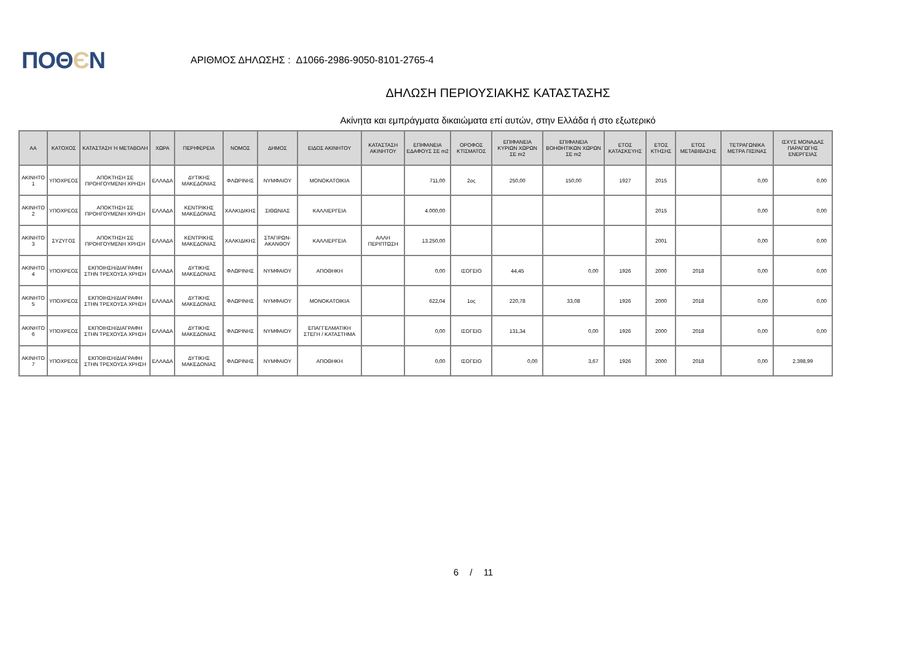ΠΟΘЄΝ
ΑΡΙΘΜΟΣ ΔΗΛΩΣΗΣ : Δ1066-2986-9050-8101-2765-4
ΔΗΛΩΣΗ ΠΕΡΙΟΥΣΙΑΚΗΣ ΚΑΤΑΣΤΑΣΗΣ
Ακίνητα και εμπράγματα δικαιώματα επί αυτών, στην Ελλάδα ή στο εξωτερικό
| ΑΑ | ΚΑΤΟΧΟΣ | ΚΑΤΑΣΤΑΣΗ Ή ΜΕΤΑΒΟΛΗ | ΧΩΡΑ | ΠΕΡΙΦΕΡΕΙΑ | ΝΟΜΟΣ | ΔΗΜΟΣ | ΕΙΔΟΣ ΑΚΙΝΗΤΟΥ | ΚΑΤΑΣΤΑΣΗ ΑΚΙΝΗΤΟΥ | ΕΠΙΦΑΝΕΙΑ ΕΔΑΦΟΥΣ ΣΕ m2 | ΟΡΟΦΟΣ ΚΤΙΣΜΑΤΟΣ | ΕΠΙΦΑΝΕΙΑ ΚΥΡΙΩΝ ΧΩΡΩΝ ΣΕ m2 | ΕΠΙΦΑΝΕΙΑ ΒΟΗΘΗΤΙΚΩΝ ΧΩΡΩΝ ΣΕ m2 | ΕΤΟΣ ΚΑΤΑΣΚΕΥΗΣ | ΕΤΟΣ ΚΤΗΣΗΣ | ΕΤΟΣ ΜΕΤΑΒΙΒΑΣΗΣ | ΤΕΤΡΑΓΩΝΙΚΑ ΜΕΤΡΑ ΠΙΣΙΝΑΣ | ΙΣΧΥΣ ΜΟΝΑΔΑΣ ΠΑΡΑΓΩΓΗΣ ΕΝΕΡΓΕΙΑΣ |
| --- | --- | --- | --- | --- | --- | --- | --- | --- | --- | --- | --- | --- | --- | --- | --- | --- | --- |
| ΑΚΙΝΗΤΟ 1 | ΥΠΟΧΡΕΟΣ | ΑΠΟΚΤΗΣΗ ΣΕ ΠΡΟΗΓΟΥΜΕΝΗ ΧΡΗΣΗ | ΕΛΛΑΔΑ | ΔΥΤΙΚΗΣ ΜΑΚΕΔΟΝΙΑΣ | ΦΛΩΡΙΝΗΣ | ΝΥΜΦΑΙΟΥ | ΜΟΝΟΚΑΤΟΙΚΙΑ | | 711,00 | 2ος | 250,00 | 150,00 | 1927 | 2015 | | 0,00 | 0,00 |
| ΑΚΙΝΗΤΟ 2 | ΥΠΟΧΡΕΟΣ | ΑΠΟΚΤΗΣΗ ΣΕ ΠΡΟΗΓΟΥΜΕΝΗ ΧΡΗΣΗ | ΕΛΛΑΔΑ | ΚΕΝΤΡΙΚΗΣ ΜΑΚΕΔΟΝΙΑΣ | ΧΑΛΚΙΔΙΚΗΣ | ΣΙΘΩΝΙΑΣ | ΚΑΛΛΙΕΡΓΕΙΑ | | 4.000,00 | | | | | 2015 | | 0,00 | 0,00 |
| ΑΚΙΝΗΤΟ 3 | ΣΥΖΥΓΟΣ | ΑΠΟΚΤΗΣΗ ΣΕ ΠΡΟΗΓΟΥΜΕΝΗ ΧΡΗΣΗ | ΕΛΛΑΔΑ | ΚΕΝΤΡΙΚΗΣ ΜΑΚΕΔΟΝΙΑΣ | ΧΑΛΚΙΔΙΚΗΣ | ΣΤΑΓΙΡΩΝ-ΑΚΑΝΘΟΥ | ΚΑΛΛΙΕΡΓΕΙΑ | ΑΛΛΗ ΠΕΡΙΠΤΩΣΗ | 13.250,00 | | | | | 2001 | | 0,00 | 0,00 |
| ΑΚΙΝΗΤΟ 4 | ΥΠΟΧΡΕΟΣ | ΕΚΠΟΙΗΣΗ/ΔΙΑΓΡΑΦΗ ΣΤΗΝ ΤΡΕΧΟΥΣΑ ΧΡΗΣΗ | ΕΛΛΑΔΑ | ΔΥΤΙΚΗΣ ΜΑΚΕΔΟΝΙΑΣ | ΦΛΩΡΙΝΗΣ | ΝΥΜΦΑΙΟΥ | ΑΠΟΘΗΚΗ | | 0,00 | ΙΣΟΓΕΙΟ | 44,45 | 0,00 | 1926 | 2000 | 2018 | 0,00 | 0,00 |
| ΑΚΙΝΗΤΟ 5 | ΥΠΟΧΡΕΟΣ | ΕΚΠΟΙΗΣΗ/ΔΙΑΓΡΑΦΗ ΣΤΗΝ ΤΡΕΧΟΥΣΑ ΧΡΗΣΗ | ΕΛΛΑΔΑ | ΔΥΤΙΚΗΣ ΜΑΚΕΔΟΝΙΑΣ | ΦΛΩΡΙΝΗΣ | ΝΥΜΦΑΙΟΥ | ΜΟΝΟΚΑΤΟΙΚΙΑ | | 622,04 | 1ος | 220,78 | 33,08 | 1926 | 2000 | 2018 | 0,00 | 0,00 |
| ΑΚΙΝΗΤΟ 6 | ΥΠΟΧΡΕΟΣ | ΕΚΠΟΙΗΣΗ/ΔΙΑΓΡΑΦΗ ΣΤΗΝ ΤΡΕΧΟΥΣΑ ΧΡΗΣΗ | ΕΛΛΑΔΑ | ΔΥΤΙΚΗΣ ΜΑΚΕΔΟΝΙΑΣ | ΦΛΩΡΙΝΗΣ | ΝΥΜΦΑΙΟΥ | ΕΠΑΓΓΕΛΜΑΤΙΚΗ ΣΤΕΓΗ / ΚΑΤΑΣΤΗΜΑ | | 0,00 | ΙΣΟΓΕΙΟ | 131,34 | 0,00 | 1926 | 2000 | 2018 | 0,00 | 0,00 |
| ΑΚΙΝΗΤΟ 7 | ΥΠΟΧΡΕΟΣ | ΕΚΠΟΙΗΣΗ/ΔΙΑΓΡΑΦΗ ΣΤΗΝ ΤΡΕΧΟΥΣΑ ΧΡΗΣΗ | ΕΛΛΑΔΑ | ΔΥΤΙΚΗΣ ΜΑΚΕΔΟΝΙΑΣ | ΦΛΩΡΙΝΗΣ | ΝΥΜΦΑΙΟΥ | ΑΠΟΘΗΚΗ | | 0,00 | ΙΣΟΓΕΙΟ | 0,00 | 3,67 | 1926 | 2000 | 2018 | 0,00 | 2.398,99 |
6 / 11